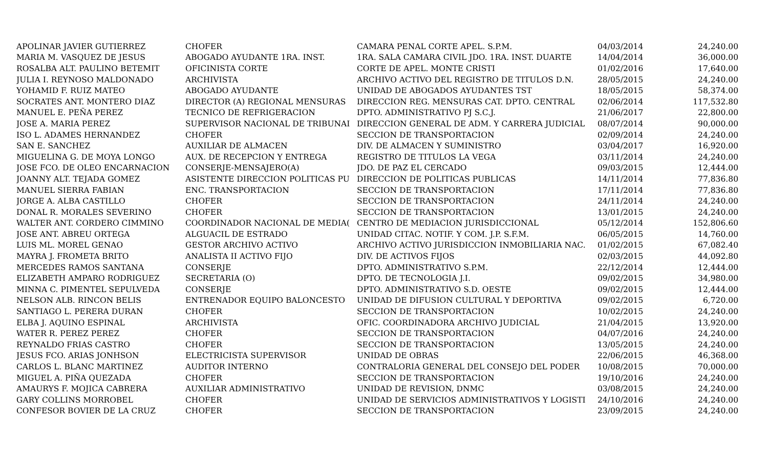| APOLINAR JAVIER GUTIERREZ | CHOFER | CAMARA PENAL CORTE APEL. S.P.M. | 04/03/2014 | 24,240.00 |
| MARIA M. VASQUEZ DE JESUS | ABOGADO AYUDANTE 1RA. INST. | 1RA. SALA CAMARA CIVIL JDO. 1RA. INST. DUARTE | 14/04/2014 | 36,000.00 |
| ROSALBA ALT. PAULINO BETEMIT | OFICINISTA CORTE | CORTE DE APEL. MONTE CRISTI | 01/02/2016 | 17,640.00 |
| JULIA I. REYNOSO MALDONADO | ARCHIVISTA | ARCHIVO ACTIVO DEL REGISTRO DE TITULOS D.N. | 28/05/2015 | 24,240.00 |
| YOHAMID F. RUIZ MATEO | ABOGADO AYUDANTE | UNIDAD DE ABOGADOS AYUDANTES TST | 18/05/2015 | 58,374.00 |
| SOCRATES ANT. MONTERO DIAZ | DIRECTOR (A) REGIONAL MENSURAS | DIRECCION REG. MENSURAS CAT. DPTO. CENTRAL | 02/06/2014 | 117,532.80 |
| MANUEL E. PEÑA PEREZ | TECNICO DE REFRIGERACION | DPTO. ADMINISTRATIVO PJ S.C.J. | 21/06/2017 | 22,800.00 |
| JOSE A. MARIA PEREZ | SUPERVISOR NACIONAL DE TRIBUNAI | DIRECCION GENERAL DE ADM. Y CARRERA JUDICIAL | 08/07/2014 | 90,000.00 |
| ISO L. ADAMES HERNANDEZ | CHOFER | SECCION DE TRANSPORTACION | 02/09/2014 | 24,240.00 |
| SAN E. SANCHEZ | AUXILIAR DE ALMACEN | DIV. DE ALMACEN Y SUMINISTRO | 03/04/2017 | 16,920.00 |
| MIGUELINA G. DE MOYA LONGO | AUX. DE RECEPCION Y ENTREGA | REGISTRO DE TITULOS LA VEGA | 03/11/2014 | 24,240.00 |
| JOSE FCO. DE OLEO ENCARNACION | CONSERJE-MENSAJERO(A) | JDO. DE PAZ EL CERCADO | 09/03/2015 | 12,444.00 |
| JOANNY ALT. TEJADA GOMEZ | ASISTENTE DIRECCION POLITICAS PU | DIRECCION DE POLITICAS PUBLICAS | 14/11/2014 | 77,836.80 |
| MANUEL SIERRA FABIAN | ENC. TRANSPORTACION | SECCION DE TRANSPORTACION | 17/11/2014 | 77,836.80 |
| JORGE A. ALBA CASTILLO | CHOFER | SECCION DE TRANSPORTACION | 24/11/2014 | 24,240.00 |
| DONAL R. MORALES SEVERINO | CHOFER | SECCION DE TRANSPORTACION | 13/01/2015 | 24,240.00 |
| WALTER ANT. CORDERO CIMMINO | COORDINADOR NACIONAL DE MEDIA( | CENTRO DE MEDIACION JURISDICCIONAL | 05/12/2014 | 152,806.60 |
| JOSE ANT. ABREU ORTEGA | ALGUACIL DE ESTRADO | UNIDAD CITAC. NOTIF. Y COM. J.P. S.F.M. | 06/05/2015 | 14,760.00 |
| LUIS ML. MOREL GENAO | GESTOR ARCHIVO ACTIVO | ARCHIVO ACTIVO JURISDICCION INMOBILIARIA NAC. | 01/02/2015 | 67,082.40 |
| MAYRA J. FROMETA BRITO | ANALISTA II ACTIVO FIJO | DIV. DE ACTIVOS FIJOS | 02/03/2015 | 44,092.80 |
| MERCEDES RAMOS SANTANA | CONSERJE | DPTO. ADMINISTRATIVO S.P.M. | 22/12/2014 | 12,444.00 |
| ELIZABETH AMPARO RODRIGUEZ | SECRETARIA (O) | DPTO. DE TECNOLOGIA J.I. | 09/02/2015 | 34,980.00 |
| MINNA C. PIMENTEL SEPULVEDA | CONSERJE | DPTO. ADMINISTRATIVO S.D. OESTE | 09/02/2015 | 12,444.00 |
| NELSON ALB. RINCON BELIS | ENTRENADOR EQUIPO BALONCESTO | UNIDAD DE DIFUSION CULTURAL Y DEPORTIVA | 09/02/2015 | 6,720.00 |
| SANTIAGO L. PERERA DURAN | CHOFER | SECCION DE TRANSPORTACION | 10/02/2015 | 24,240.00 |
| ELBA J. AQUINO ESPINAL | ARCHIVISTA | OFIC. COORDINADORA ARCHIVO JUDICIAL | 21/04/2015 | 13,920.00 |
| WATER R. PEREZ PEREZ | CHOFER | SECCION DE TRANSPORTACION | 04/07/2016 | 24,240.00 |
| REYNALDO FRIAS CASTRO | CHOFER | SECCION DE TRANSPORTACION | 13/05/2015 | 24,240.00 |
| JESUS FCO. ARIAS JONHSON | ELECTRICISTA SUPERVISOR | UNIDAD DE OBRAS | 22/06/2015 | 46,368.00 |
| CARLOS L. BLANC MARTINEZ | AUDITOR INTERNO | CONTRALORIA GENERAL DEL CONSEJO DEL PODER | 10/08/2015 | 70,000.00 |
| MIGUEL A. PIÑA QUEZADA | CHOFER | SECCION DE TRANSPORTACION | 19/10/2016 | 24,240.00 |
| AMAURYS F. MOJICA CABRERA | AUXILIAR ADMINISTRATIVO | UNIDAD DE REVISION, DNMC | 03/08/2015 | 24,240.00 |
| GARY COLLINS MORROBEL | CHOFER | UNIDAD DE SERVICIOS ADMINISTRATIVOS Y LOGISTI | 24/10/2016 | 24,240.00 |
| CONFESOR BOVIER DE LA CRUZ | CHOFER | SECCION DE TRANSPORTACION | 23/09/2015 | 24,240.00 |